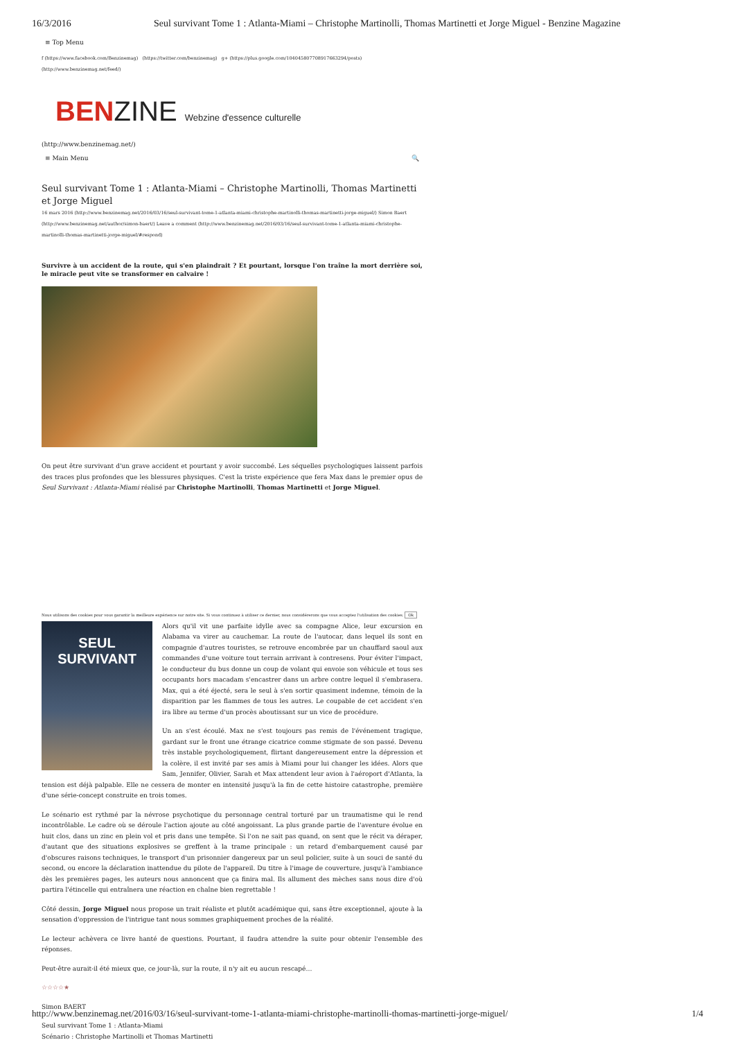16/3/2016 Seul survivant Tome 1 : Atlanta-Miami – Christophe Martinolli, Thomas Martinetti et Jorge Miguel - Benzine Magazine
≡ Top Menu
f (https://www.facebook.com/Benzinemag) (https://twitter.com/benzinemag) g+ (https://plus.google.com/104045807708917663294/posts) (http://www.benzinemag.net/feed/)
BENZINE Webzine d'essence culturelle
(http://www.benzinemag.net/)
≡ Main Menu 🔍
Seul survivant Tome 1 : Atlanta-Miami – Christophe Martinolli, Thomas Martinetti et Jorge Miguel
16 mars 2016 (http://www.benzinemag.net/2016/03/16/seul-survivant-tome-1-atlanta-miami-christophe-martinolli-thomas-martinetti-jorge-miguel/) Simon Baert (http://www.benzinemag.net/author/simon-baert/) Leave a comment (http://www.benzinemag.net/2016/03/16/seul-survivant-tome-1-atlanta-miami-christophe-martinolli-thomas-martinetti-jorge-miguel/#respond)
Survivre à un accident de la route, qui s'en plaindrait ? Et pourtant, lorsque l'on traîne la mort derrière soi, le miracle peut vite se transformer en calvaire !
On peut être survivant d'un grave accident et pourtant y avoir succombé. Les séquelles psychologiques laissent parfois des traces plus profondes que les blessures physiques. C'est la triste expérience que fera Max dans le premier opus de Seul Survivant : Atlanta-Miami réalisé par Christophe Martinolli, Thomas Martinetti et Jorge Miguel.
Nous utilisons des cookies pour vous garantir la meilleure expérience sur notre site. Si vous continuez à utiliser ce dernier, nous considérerons que vous acceptez l'utilisation des cookies. Ok
SEUL SURVIVANT
Alors qu'il vit une parfaite idylle avec sa compagne Alice, leur excursion en Alabama va virer au cauchemar. La route de l'autocar, dans lequel ils sont en compagnie d'autres touristes, se retrouve encombrée par un chauffard saoul aux commandes d'une voiture tout terrain arrivant à contresens. Pour éviter l'impact, le conducteur du bus donne un coup de volant qui envoie son véhicule et tous ses occupants hors macadam s'encastrer dans un arbre contre lequel il s'embrasera. Max, qui a été éjecté, sera le seul à s'en sortir quasiment indemne, témoin de la disparition par les flammes de tous les autres. Le coupable de cet accident s'en ira libre au terme d'un procès aboutissant sur un vice de procédure.
Un an s'est écoulé. Max ne s'est toujours pas remis de l'événement tragique, gardant sur le front une étrange cicatrice comme stigmate de son passé. Devenu très instable psychologiquement, flirtant dangereusement entre la dépression et la colère, il est invité par ses amis à Miami pour lui changer les idées. Alors que Sam, Jennifer, Olivier, Sarah et Max attendent leur avion à l'aéroport d'Atlanta, la tension est déjà palpable. Elle ne cessera de monter en intensité jusqu'à la fin de cette histoire catastrophe, première d'une série-concept construite en trois tomes.
Le scénario est rythmé par la névrose psychotique du personnage central torturé par un traumatisme qui le rend incontrôlable. Le cadre où se déroule l'action ajoute au côté angoissant. La plus grande partie de l'aventure évolue en huit clos, dans un zinc en plein vol et pris dans une tempête. Si l'on ne sait pas quand, on sent que le récit va déraper, d'autant que des situations explosives se greffent à la trame principale : un retard d'embarquement causé par d'obscures raisons techniques, le transport d'un prisonnier dangereux par un seul policier, suite à un souci de santé du second, ou encore la déclaration inattendue du pilote de l'appareil. Du titre à l'image de couverture, jusqu'à l'ambiance dès les premières pages, les auteurs nous annoncent que ça finira mal. Ils allument des mèches sans nous dire d'où partira l'étincelle qui entraînera une réaction en chaîne bien regrettable !
Côté dessin, Jorge Miguel nous propose un trait réaliste et plutôt académique qui, sans être exceptionnel, ajoute à la sensation d'oppression de l'intrigue tant nous sommes graphiquement proches de la réalité.
Le lecteur achèvera ce livre hanté de questions. Pourtant, il faudra attendre la suite pour obtenir l'ensemble des réponses.
Peut-être aurait-il été mieux que, ce jour-là, sur la route, il n'y ait eu aucun rescapé…
☆☆☆☆★
Simon BAERT
Seul survivant Tome 1 : Atlanta-Miami
Scénario : Christophe Martinolli et Thomas Martinetti
http://www.benzinemag.net/2016/03/16/seul-survivant-tome-1-atlanta-miami-christophe-martinolli-thomas-martinetti-jorge-miguel/ 1/4